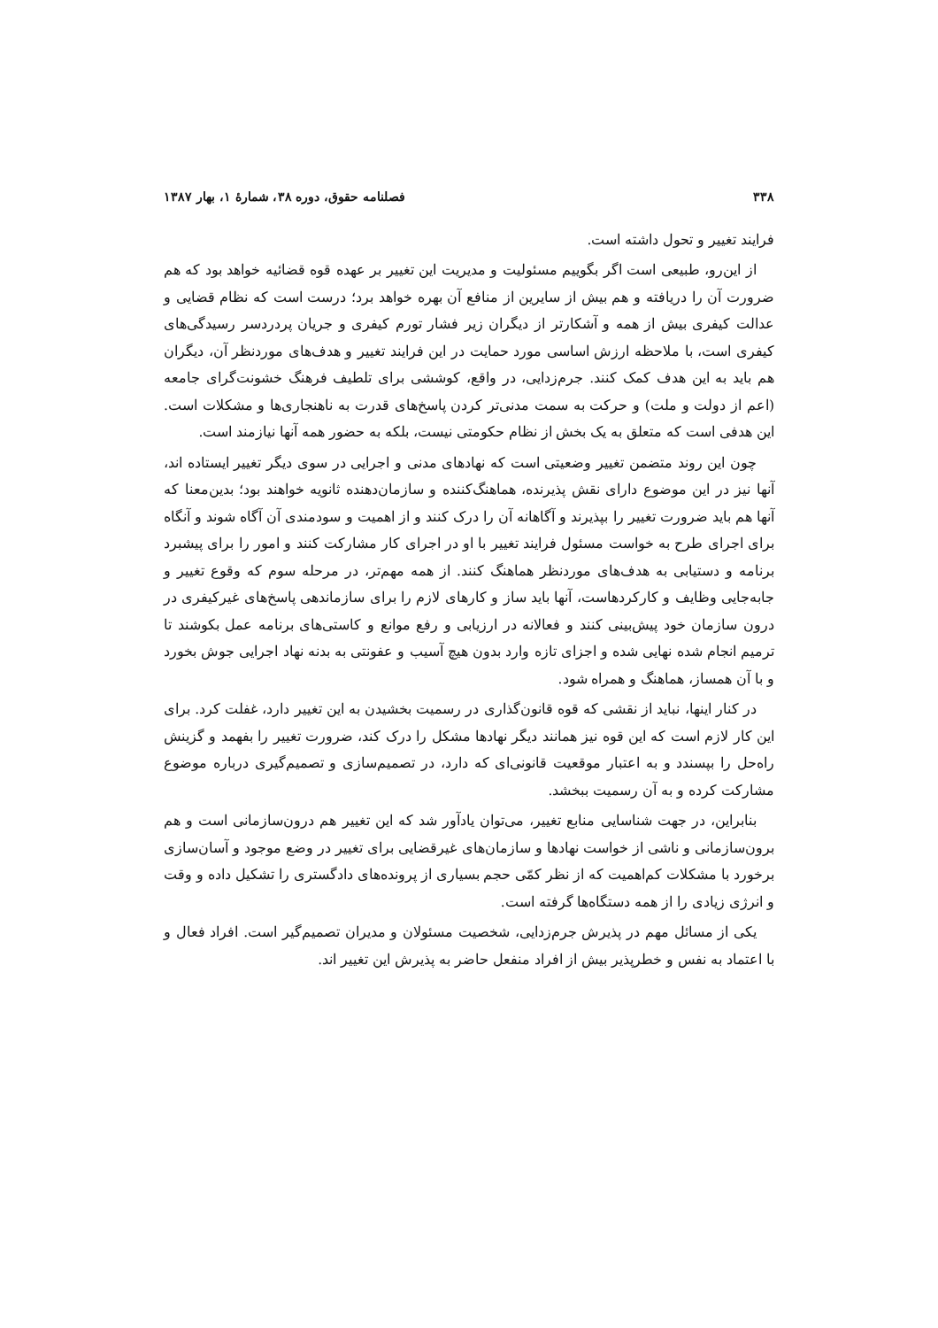۳۳۸ فصلنامه حقوق، دوره ۳۸، شمارهٔ ۱، بهار ۱۳۸۷
فرایند تغییر و تحول داشته است.
از این‌رو، طبیعی است اگر بگوییم مسئولیت و مدیریت این تغییر بر عهده قوه قضائیه خواهد بود که هم ضرورت آن را دریافته و هم بیش از سایرین از منافع آن بهره خواهد برد؛ درست است که نظام قضایی و عدالت کیفری بیش از همه و آشکارتر از دیگران زیر فشار تورم کیفری و جریان پردردسر رسیدگی‌های کیفری است، با ملاحظه ارزش اساسی مورد حمایت در این فرایند تغییر و هدف‌های موردنظر آن، دیگران هم باید به این هدف کمک کنند. جرم‌زدایی، در واقع، کوششی برای تلطیف فرهنگ خشونت‌گرای جامعه (اعم از دولت و ملت) و حرکت به سمت مدنی‌تر کردن پاسخ‌های قدرت به ناهنجاری‌ها و مشکلات است. این هدفی است که متعلق به یک بخش از نظام حکومتی نیست، بلکه به حضور همه آنها نیازمند است.
چون این روند متضمن تغییر وضعیتی است که نهادهای مدنی و اجرایی در سوی دیگر تغییر ایستاده اند، آنها نیز در این موضوع دارای نقش پذیرنده، هماهنگ‌کننده و سازمان‌دهنده ثانویه خواهند بود؛ بدین‌معنا که آنها هم باید ضرورت تغییر را بپذیرند و آگاهانه آن را درک کنند و از اهمیت و سودمندی آن آگاه شوند و آنگاه برای اجرای طرح به خواست مسئول فرایند تغییر با او در اجرای کار مشارکت کنند و امور را برای پیشبرد برنامه و دستیابی به هدف‌های موردنظر هماهنگ کنند. از همه مهم‌تر، در مرحله سوم که وقوع تغییر و جابه‌جایی وظایف و کارکردهاست، آنها باید ساز و کارهای لازم را برای سازماندهی پاسخ‌های غیرکیفری در درون سازمان خود پیش‌بینی کنند و فعالانه در ارزیابی و رفع موانع و کاستی‌های برنامه عمل بکوشند تا ترمیم انجام شده نهایی شده و اجزای تازه وارد بدون هیچ آسیب و عفونتی به بدنه نهاد اجرایی جوش بخورد و با آن همساز، هماهنگ و همراه شود.
در کنار اینها، نباید از نقشی که قوه قانون‌گذاری در رسمیت بخشیدن به این تغییر دارد، غفلت کرد. برای این کار لازم است که این قوه نیز همانند دیگر نهادها مشکل را درک کند، ضرورت تغییر را بفهمد و گزینش راه‌حل را بپسندد و به اعتبار موقعیت قانونی‌ای که دارد، در تصمیم‌سازی و تصمیم‌گیری درباره موضوع مشارکت کرده و به آن رسمیت ببخشد.
بنابراین، در جهت شناسایی منابع تغییر، می‌توان یادآور شد که این تغییر هم درون‌سازمانی است و هم برون‌سازمانی و ناشی از خواست نهادها و سازمان‌های غیرقضایی برای تغییر در وضع موجود و آسان‌سازی برخورد با مشکلات کم‌اهمیت که از نظر کمّی حجم بسیاری از پرونده‌های دادگستری را تشکیل داده و وقت و انرژی زیادی را از همه دستگاه‌ها گرفته است.
یکی از مسائل مهم در پذیرش جرم‌زدایی، شخصیت مسئولان و مدیران تصمیم‌گیر است. افراد فعال و با اعتماد به نفس و خطرپذیر بیش از افراد منفعل حاضر به پذیرش این تغییر اند.